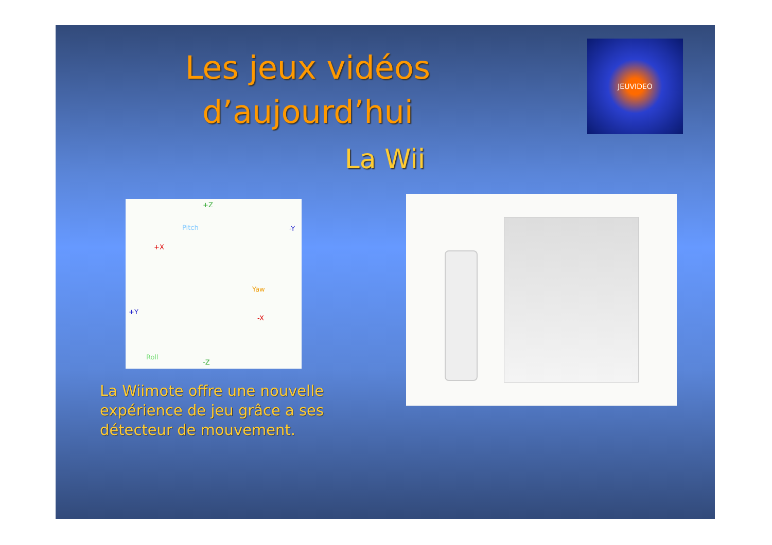Les jeux vidéos d’aujourd’hui
JEUVIDEO
La Wii
+Z
Pitch -Y
+X
Yaw
+Y
-X
Roll
-Z
La Wiimote offre une nouvelle expérience de jeu grâce a ses détecteur de mouvement.